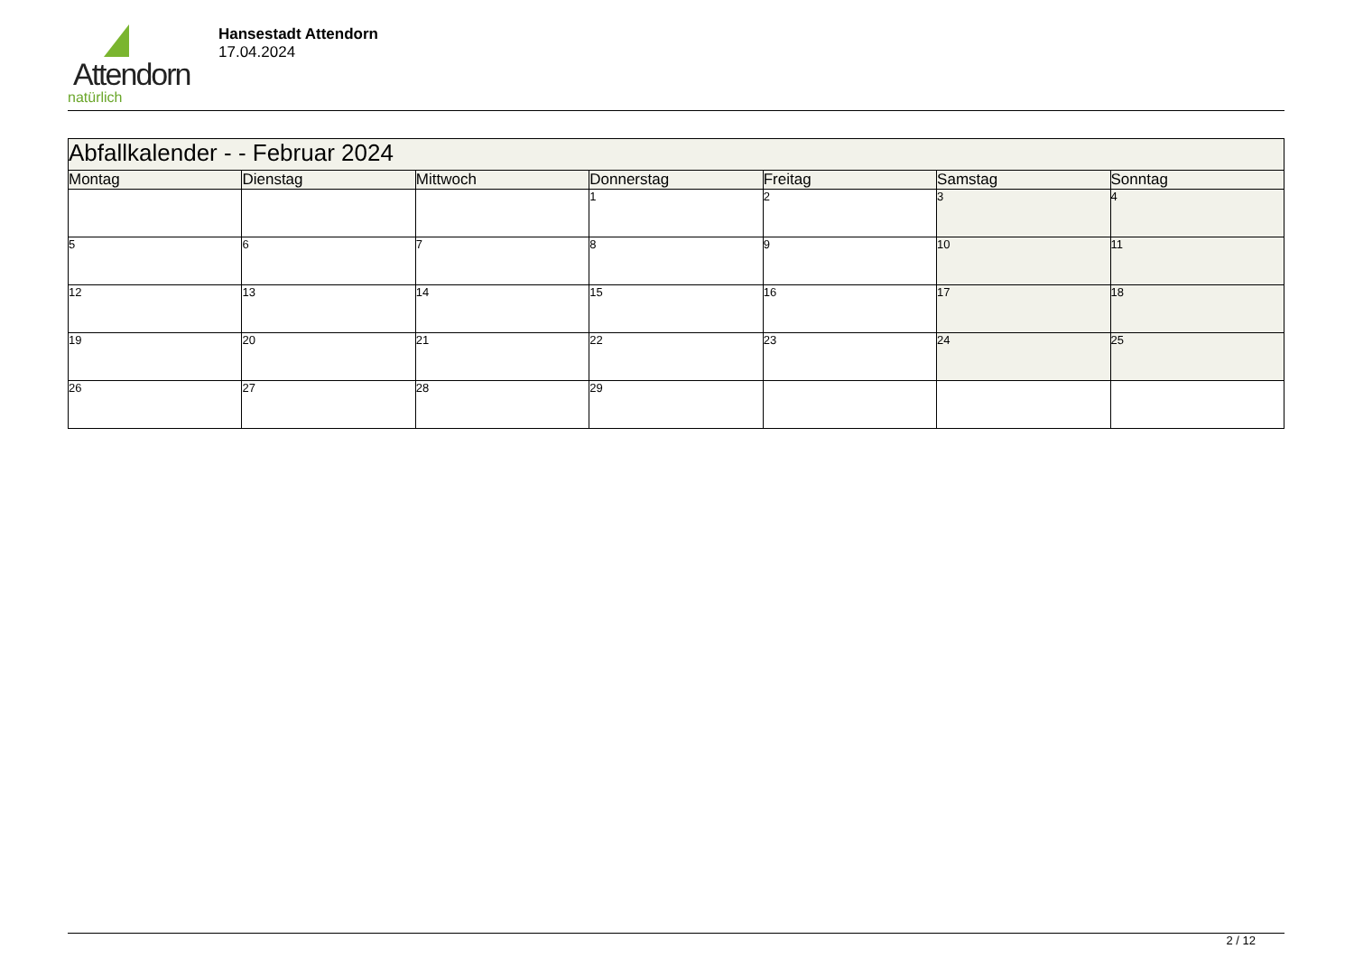Attendorn
natürlich
Hansestadt Attendorn
17.04.2024
| Abfallkalender - - Februar 2024 | | | | | | |
| --- | --- | --- | --- | --- | --- | --- |
| Montag | Dienstag | Mittwoch | Donnerstag | Freitag | Samstag | Sonntag |
| | | | 1 | 2 | 3 | 4 |
| 5 | 6 | 7 | 8 | 9 | 10 | 11 |
| 12 | 13 | 14 | 15 | 16 | 17 | 18 |
| 19 | 20 | 21 | 22 | 23 | 24 | 25 |
| 26 | 27 | 28 | 29 | | | |
2 / 12